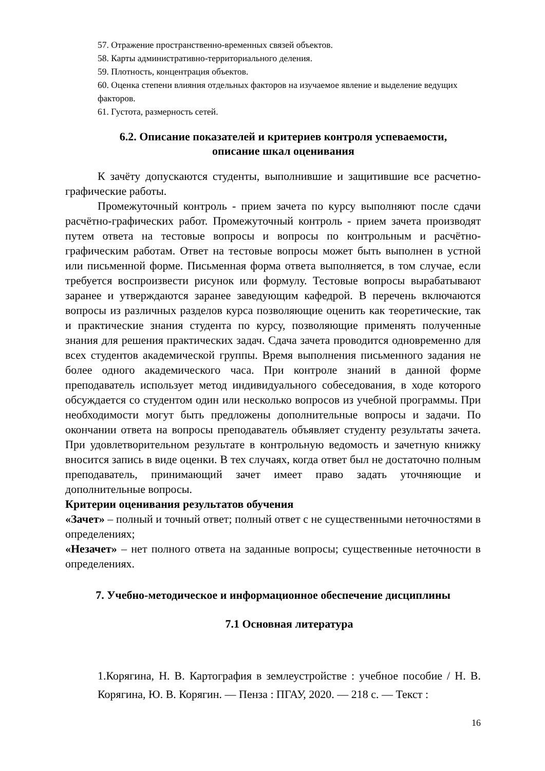57. Отражение пространственно-временных связей объектов.
58. Карты административно-территориального деления.
59. Плотность, концентрация объектов.
60. Оценка степени влияния отдельных факторов на изучаемое явление и выделение ведущих факторов.
61. Густота, размерность сетей.
6.2. Описание показателей и критериев контроля успеваемости,
описание шкал оценивания
К зачёту допускаются студенты, выполнившие и защитившие все расчетно-графические работы.
Промежуточный контроль - прием зачета по курсу выполняют после сдачи расчётно-графических работ. Промежуточный контроль - прием зачета производят путем ответа на тестовые вопросы и вопросы по контрольным и расчётно-графическим работам. Ответ на тестовые вопросы может быть выполнен в устной или письменной форме. Письменная форма ответа выполняется, в том случае, если требуется воспроизвести рисунок или формулу. Тестовые вопросы вырабатывают заранее и утверждаются заранее заведующим кафедрой. В перечень включаются вопросы из различных разделов курса позволяющие оценить как теоретические, так и практические знания студента по курсу, позволяющие применять полученные знания для решения практических задач. Сдача зачета проводится одновременно для всех студентов академической группы. Время выполнения письменного задания не более одного академического часа. При контроле знаний в данной форме преподаватель использует метод индивидуального собеседования, в ходе которого обсуждается со студентом один или несколько вопросов из учебной программы. При необходимости могут быть предложены дополнительные вопросы и задачи. По окончании ответа на вопросы преподаватель объявляет студенту результаты зачета. При удовлетворительном результате в контрольную ведомость и зачетную книжку вносится запись в виде оценки. В тех случаях, когда ответ был не достаточно полным преподаватель, принимающий зачет имеет право задать уточняющие и дополнительные вопросы.
Критерии оценивания результатов обучения
«Зачет» – полный и точный ответ; полный ответ с не существенными неточностями в определениях;
«Незачет» – нет полного ответа на заданные вопросы; существенные неточности в определениях.
7. Учебно-методическое и информационное обеспечение дисциплины
7.1 Основная литература
1.Корягина, Н. В. Картография в землеустройстве : учебное пособие / Н. В. Корягина, Ю. В. Корягин. — Пенза : ПГАУ, 2020. — 218 с. — Текст :
16